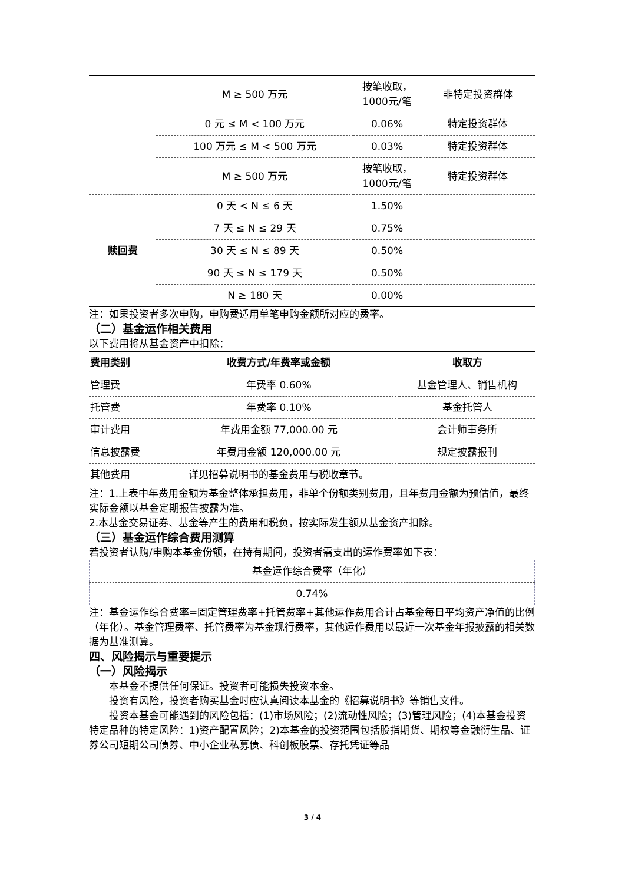| | M ≥ 500 万元 | 按笔收取，1000元/笔 | 非特定投资群体 |
| | 0 元 ≤ M < 100 万元 | 0.06% | 特定投资群体 |
| | 100 万元 ≤ M < 500 万元 | 0.03% | 特定投资群体 |
| | M ≥ 500 万元 | 按笔收取，1000元/笔 | 特定投资群体 |
| 赎回费 | 0 天 < N ≤ 6 天 | 1.50% | |
| | 7 天 ≤ N ≤ 29 天 | 0.75% | |
| | 30 天 ≤ N ≤ 89 天 | 0.50% | |
| | 90 天 ≤ N ≤ 179 天 | 0.50% | |
| | N ≥ 180 天 | 0.00% | |
注：如果投资者多次申购，申购费适用单笔申购金额所对应的费率。
（二）基金运作相关费用
以下费用将从基金资产中扣除：
| 费用类别 | 收费方式/年费率或金额 | 收取方 |
| --- | --- | --- |
| 管理费 | 年费率 0.60% | 基金管理人、销售机构 |
| 托管费 | 年费率 0.10% | 基金托管人 |
| 审计费用 | 年费用金额 77,000.00 元 | 会计师事务所 |
| 信息披露费 | 年费用金额 120,000.00 元 | 规定披露报刊 |
| 其他费用 | 详见招募说明书的基金费用与税收章节。 | |
注：1.上表中年费用金额为基金整体承担费用，非单个份额类别费用，且年费用金额为预估值，最终实际金额以基金定期报告披露为准。
2.本基金交易证券、基金等产生的费用和税负，按实际发生额从基金资产扣除。
（三）基金运作综合费用测算
若投资者认购/申购本基金份额，在持有期间，投资者需支出的运作费率如下表：
| 基金运作综合费率（年化） |
| 0.74% |
注：基金运作综合费率=固定管理费率+托管费率+其他运作费用合计占基金每日平均资产净值的比例（年化）。基金管理费率、托管费率为基金现行费率，其他运作费用以最近一次基金年报披露的相关数据为基准测算。
四、风险揭示与重要提示
（一）风险揭示
本基金不提供任何保证。投资者可能损失投资本金。
投资有风险，投资者购买基金时应认真阅读本基金的《招募说明书》等销售文件。
投资本基金可能遇到的风险包括：(1)市场风险；(2)流动性风险；(3)管理风险；(4)本基金投资特定品种的特定风险：1)资产配置风险；2)本基金的投资范围包括股指期货、期权等金融衍生品、证券公司短期公司债券、中小企业私募债、科创板股票、存托凭证等品
3 / 4